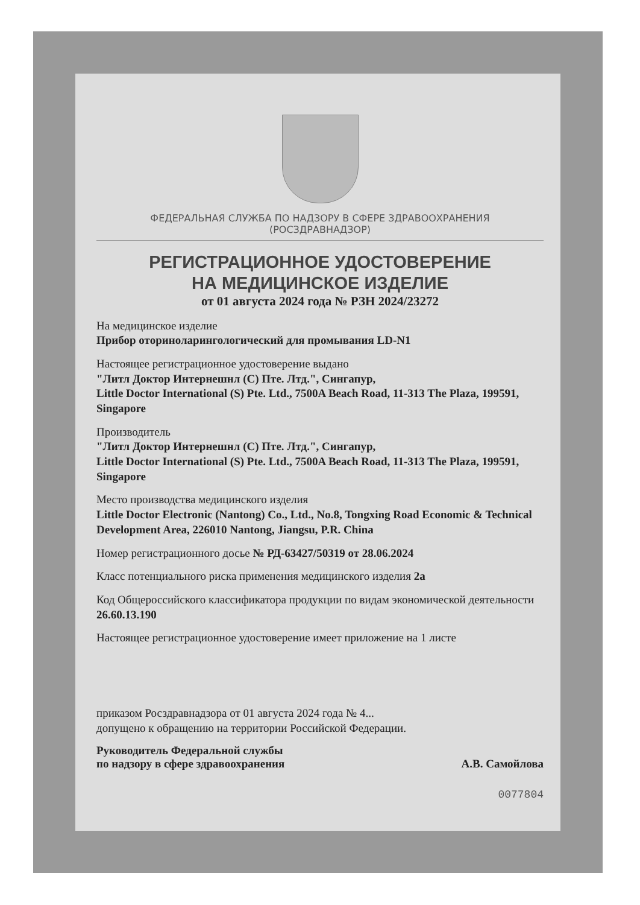ФЕДЕРАЛЬНАЯ СЛУЖБА ПО НАДЗОРУ В СФЕРЕ ЗДРАВООХРАНЕНИЯ
(РОСЗДРАВНАДЗОР)
РЕГИСТРАЦИОННОЕ УДОСТОВЕРЕНИЕ
НА МЕДИЦИНСКОЕ ИЗДЕЛИЕ
от 01 августа 2024 года № РЗН 2024/23272
На медицинское изделие
Прибор оториноларингологический для промывания LD-N1
Настоящее регистрационное удостоверение выдано
"Литл Доктор Интернешнл (С) Пте. Лтд.", Сингапур,
Little Doctor International (S) Pte. Ltd., 7500A Beach Road, 11-313 The Plaza, 199591, Singapore
Производитель
"Литл Доктор Интернешнл (С) Пте. Лтд.", Сингапур,
Little Doctor International (S) Pte. Ltd., 7500A Beach Road, 11-313 The Plaza, 199591, Singapore
Место производства медицинского изделия
Little Doctor Electronic (Nantong) Co., Ltd., No.8, Tongxing Road Economic & Technical Development Area, 226010 Nantong, Jiangsu, P.R. China
Номер регистрационного досье № РД-63427/50319 от 28.06.2024
Класс потенциального риска применения медицинского изделия 2а
Код Общероссийского классификатора продукции по видам экономической деятельности 26.60.13.190
Настоящее регистрационное удостоверение имеет приложение на 1 листе
приказом Росздравнадзора от 01 августа 2024 года № 4...
допущено к обращению на территории Российской Федерации.
Руководитель Федеральной службы
по надзору в сфере здравоохранения А.В. Самойлова
0077804